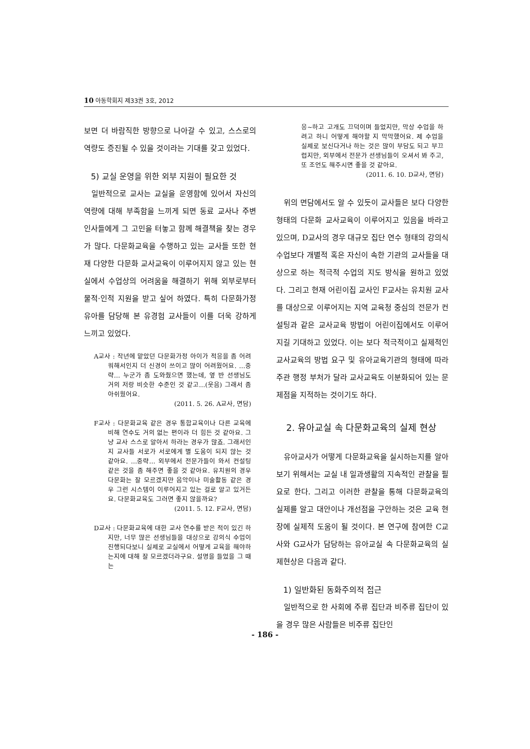10 아동학회지 제33권 3호, 2012
보면 더 바람직한 방향으로 나아갈 수 있고, 스스로의 역량도 증진될 수 있을 것이라는 기대를 갖고 있었다.
5) 교실 운영을 위한 외부 지원이 필요한 것
일반적으로 교사는 교실을 운영함에 있어서 자신의 역량에 대해 부족함을 느끼게 되면 동료 교사나 주변 인사들에게 그 고민을 터놓고 함께 해결책을 찾는 경우가 많다. 다문화교육을 수행하고 있는 교사들 또한 현재 다양한 다문화 교사교육이 이루어지지 않고 있는 현실에서 수업상의 어려움을 해결하기 위해 외부로부터 물적·인적 지원을 받고 싶어 하였다. 특히 다문화가정 유아를 담당해 본 유경험 교사들이 이를 더욱 강하게 느끼고 있었다.
A교사 : 작년에 맡았던 다문화가정 아이가 적응을 좀 어려워해서인지 더 신경이 쓰이고 많이 어려웠어요. …중략… 누군가 좀 도와줬으면 했는데, 옆 반 선생님도 거의 저랑 비슷한 수준인 것 같고…(웃음) 그래서 좀 아쉬웠어요.
(2011. 5. 26. A교사, 면담)
F교사 : 다문화교육 같은 경우 통합교육이나 다른 교육에 비해 연수도 거의 없는 편이라 더 힘든 것 같아요. 그냥 교사 스스로 알아서 하라는 경우가 많죠. 그래서인지 교사들 서로가 서로에게 별 도움이 되지 않는 것 같아요. …중략… 외부에서 전문가들이 와서 컨설팅 같은 것을 좀 해주면 좋을 것 같아요. 유치원의 경우 다문화는 잘 모르겠지만 음악이나 미술활동 같은 경우 그런 시스템이 이루어지고 있는 걸로 알고 있거든요. 다문화교육도 그러면 좋지 않을까요?
(2011. 5. 12. F교사, 면담)
D교사 : 다문화교육에 대한 교사 연수를 받은 적이 있긴 하지만, 너무 많은 선생님들을 대상으로 강의식 수업이 진행되다보니 실제로 교실에서 어떻게 교육을 해야하는지에 대해 잘 모르겠더라구요. 설명을 들었을 그 때는
응~하고 고개도 끄덕이며 들었지만, 막상 수업을 하려고 하니 어떻게 해야할 지 막막했어요. 제 수업을 실제로 보신다거나 하는 것은 많이 부담도 되고 부끄럽지만, 외부에서 전문가 선생님들이 오셔서 봐 주고, 또 조언도 해주시면 좋을 것 같아요.
(2011. 6. 10. D교사, 면담)
위의 면담에서도 알 수 있듯이 교사들은 보다 다양한 형태의 다문화 교사교육이 이루어지고 있음을 바라고 있으며, D교사의 경우 대규모 집단 연수 형태의 강의식 수업보다 개별적 혹은 자신이 속한 기관의 교사들을 대상으로 하는 적극적 수업의 지도 방식을 원하고 있었다. 그리고 현재 어린이집 교사인 F교사는 유치원 교사를 대상으로 이루어지는 지역 교육청 중심의 전문가 컨설팅과 같은 교사교육 방법이 어린이집에서도 이루어지길 기대하고 있었다. 이는 보다 적극적이고 실제적인 교사교육의 방법 요구 및 유아교육기관의 형태에 따라 주관 행정 부처가 달라 교사교육도 이분화되어 있는 문제점을 지적하는 것이기도 하다.
2. 유아교실 속 다문화교육의 실제 현상
유아교사가 어떻게 다문화교육을 실시하는지를 알아보기 위해서는 교실 내 일과생활의 지속적인 관찰을 필요로 한다. 그리고 이러한 관찰을 통해 다문화교육의 실제를 알고 대안이나 개선점을 구안하는 것은 교육 현장에 실제적 도움이 될 것이다. 본 연구에 참여한 C교사와 G교사가 담당하는 유아교실 속 다문화교육의 실제현상은 다음과 같다.
1) 일반화된 동화주의적 접근
일반적으로 한 사회에 주류 집단과 비주류 집단이 있을 경우 많은 사람들은 비주류 집단인
- 186 -